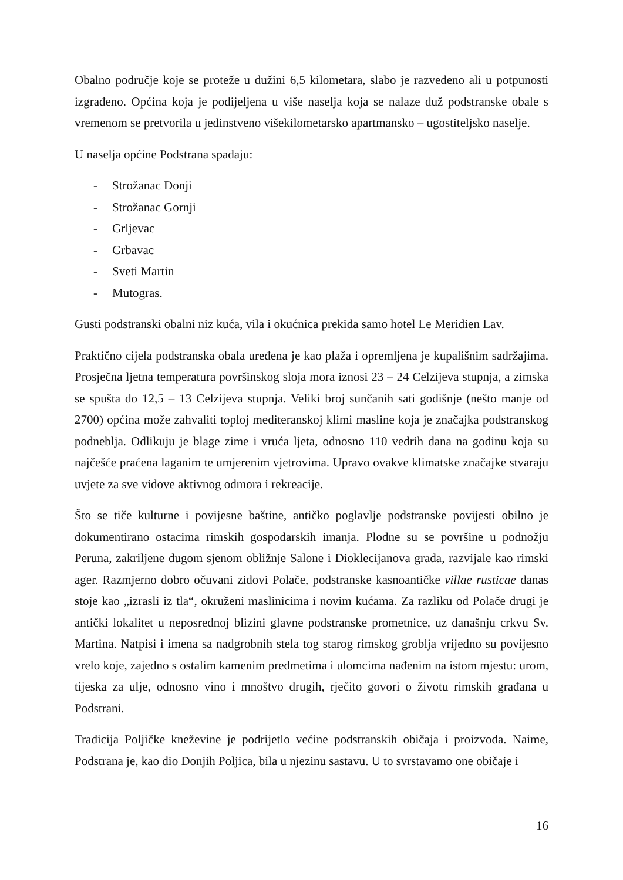Obalno područje koje se proteže u dužini 6,5 kilometara, slabo je razvedeno ali u potpunosti izgrađeno. Općina koja je podijeljena u više naselja koja se nalaze duž podstranske obale s vremenom se pretvorila u jedinstveno višekilometarsko apartmansko – ugostiteljsko naselje.
U naselja općine Podstrana spadaju:
- Strožanac Donji
- Strožanac Gornji
- Grljevac
- Grbavac
- Sveti Martin
- Mutogras.
Gusti podstranski obalni niz kuća, vila i okućnica prekida samo hotel Le Meridien Lav.
Praktično cijela podstranska obala uređena je kao plaža i opremljena je kupališnim sadržajima. Prosječna ljetna temperatura površinskog sloja mora iznosi 23 – 24 Celzijeva stupnja, a zimska se spušta do 12,5 – 13 Celzijeva stupnja. Veliki broj sunčanih sati godišnje (nešto manje od 2700) općina može zahvaliti toploj mediteranskoj klimi masline koja je značajka podstranskog podneblja. Odlikuju je blage zime i vruća ljeta, odnosno 110 vedrih dana na godinu koja su najčešće praćena laganim te umjerenim vjetrovima. Upravo ovakve klimatske značajke stvaraju uvjete za sve vidove aktivnog odmora i rekreacije.
Što se tiče kulturne i povijesne baštine, antičko poglavlje podstranske povijesti obilno je dokumentirano ostacima rimskih gospodarskih imanja. Plodne su se površine u podnožju Peruna, zakriljene dugom sjenom obližnje Salone i Dioklecijanova grada, razvijale kao rimski ager. Razmjerno dobro očuvani zidovi Polače, podstranske kasnoantičke villae rusticae danas stoje kao „izrasli iz tla“, okruženi maslinicima i novim kućama. Za razliku od Polače drugi je antički lokalitet u neposrednoj blizini glavne podstranske prometnice, uz današnju crkvu Sv. Martina. Natpisi i imena sa nadgrobnih stela tog starog rimskog groblja vrijedno su povijesno vrelo koje, zajedno s ostalim kamenim predmetima i ulomcima nađenim na istom mjestu: urom, tijeska za ulje, odnosno vino i mnoštvo drugih, rječito govori o životu rimskih građana u Podstrani.
Tradicija Poljičke kneževine je podrijetlo većine podstranskih običaja i proizvoda. Naime, Podstrana je, kao dio Donjih Poljica, bila u njezinu sastavu. U to svrstavamo one običaje i
16